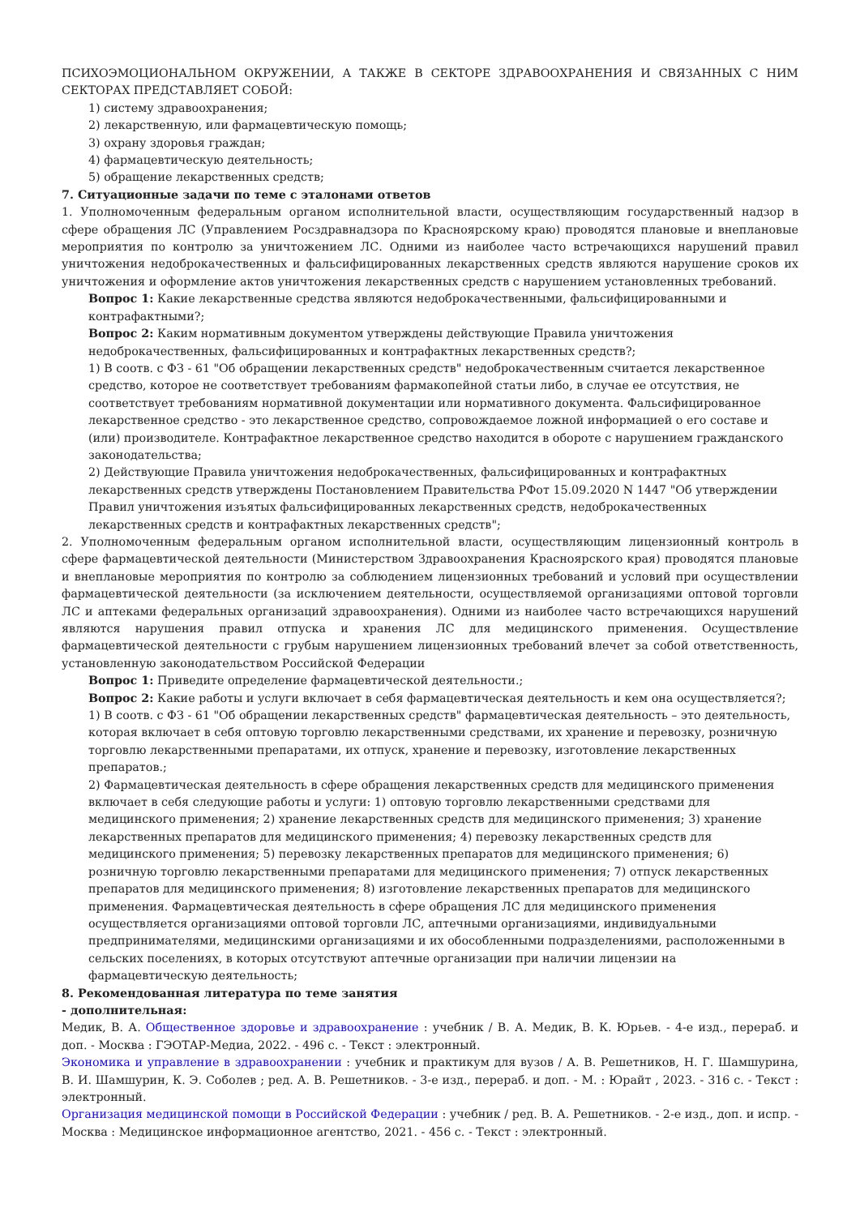ПСИХОЭМОЦИОНАЛЬНОМ ОКРУЖЕНИИ, А ТАКЖЕ В СЕКТОРЕ ЗДРАВООХРАНЕНИЯ И СВЯЗАННЫХ С НИМ СЕКТОРАХ ПРЕДСТАВЛЯЕТ СОБОЙ:
1) систему здравоохранения;
2) лекарственную, или фармацевтическую помощь;
3) охрану здоровья граждан;
4) фармацевтическую деятельность;
5) обращение лекарственных средств;
7. Ситуационные задачи по теме с эталонами ответов
1. Уполномоченным федеральным органом исполнительной власти, осуществляющим государственный надзор в сфере обращения ЛС (Управлением Росздравнадзора по Красноярскому краю) проводятся плановые и внеплановые мероприятия по контролю за уничтожением ЛС. Одними из наиболее часто встречающихся нарушений правил уничтожения недоброкачественных и фальсифицированных лекарственных средств являются нарушение сроков их уничтожения и оформление актов уничтожения лекарственных средств с нарушением установленных требований.
Вопрос 1: Какие лекарственные средства являются недоброкачественными, фальсифицированными и контрафактными?;
Вопрос 2: Каким нормативным документом утверждены действующие Правила уничтожения недоброкачественных, фальсифицированных и контрафактных лекарственных средств?;
1) В соотв. с ФЗ - 61 "Об обращении лекарственных средств" недоброкачественным считается лекарственное средство, которое не соответствует требованиям фармакопейной статьи либо, в случае ее отсутствия, не соответствует требованиям нормативной документации или нормативного документа. Фальсифицированное лекарственное средство - это лекарственное средство, сопровождаемое ложной информацией о его составе и (или) производителе. Контрафактное лекарственное средство находится в обороте с нарушением гражданского законодательства;
2) Действующие Правила уничтожения недоброкачественных, фальсифицированных и контрафактных лекарственных средств утверждены Постановлением Правительства РФот 15.09.2020 N 1447 "Об утверждении Правил уничтожения изъятых фальсифицированных лекарственных средств, недоброкачественных лекарственных средств и контрафактных лекарственных средств";
2. Уполномоченным федеральным органом исполнительной власти, осуществляющим лицензионный контроль в сфере фармацевтической деятельности (Министерством Здравоохранения Красноярского края) проводятся плановые и внеплановые мероприятия по контролю за соблюдением лицензионных требований и условий при осуществлении фармацевтической деятельности (за исключением деятельности, осуществляемой организациями оптовой торговли ЛС и аптеками федеральных организаций здравоохранения). Одними из наиболее часто встречающихся нарушений являются нарушения правил отпуска и хранения ЛС для медицинского применения. Осуществление фармацевтической деятельности с грубым нарушением лицензионных требований влечет за собой ответственность, установленную законодательством Российской Федерации
Вопрос 1: Приведите определение фармацевтической деятельности.;
Вопрос 2: Какие работы и услуги включает в себя фармацевтическая деятельность и кем она осуществляется?;
1) В соотв. с ФЗ - 61 "Об обращении лекарственных средств" фармацевтическая деятельность – это деятельность, которая включает в себя оптовую торговлю лекарственными средствами, их хранение и перевозку, розничную торговлю лекарственными препаратами, их отпуск, хранение и перевозку, изготовление лекарственных препаратов.;
2) Фармацевтическая деятельность в сфере обращения лекарственных средств для медицинского применения включает в себя следующие работы и услуги: 1) оптовую торговлю лекарственными средствами для медицинского применения; 2) хранение лекарственных средств для медицинского применения; 3) хранение лекарственных препаратов для медицинского применения; 4) перевозку лекарственных средств для медицинского применения; 5) перевозку лекарственных препаратов для медицинского применения; 6) розничную торговлю лекарственными препаратами для медицинского применения; 7) отпуск лекарственных препаратов для медицинского применения; 8) изготовление лекарственных препаратов для медицинского применения. Фармацевтическая деятельность в сфере обращения ЛС для медицинского применения осуществляется организациями оптовой торговли ЛС, аптечными организациями, индивидуальными предпринимателями, медицинскими организациями и их обособленными подразделениями, расположенными в сельских поселениях, в которых отсутствуют аптечные организации при наличии лицензии на фармацевтическую деятельность;
8. Рекомендованная литература по теме занятия
- дополнительная:
Медик, В. А. Общественное здоровье и здравоохранение : учебник / В. А. Медик, В. К. Юрьев. - 4-е изд., перераб. и доп. - Москва : ГЭОТАР-Медиа, 2022. - 496 с. - Текст : электронный.
Экономика и управление в здравоохранении : учебник и практикум для вузов / А. В. Решетников, Н. Г. Шамшурина, В. И. Шамшурин, К. Э. Соболев ; ред. А. В. Решетников. - 3-е изд., перераб. и доп. - М. : Юрайт , 2023. - 316 с. - Текст : электронный.
Организация медицинской помощи в Российской Федерации : учебник / ред. В. А. Решетников. - 2-е изд., доп. и испр. - Москва : Медицинское информационное агентство, 2021. - 456 с. - Текст : электронный.